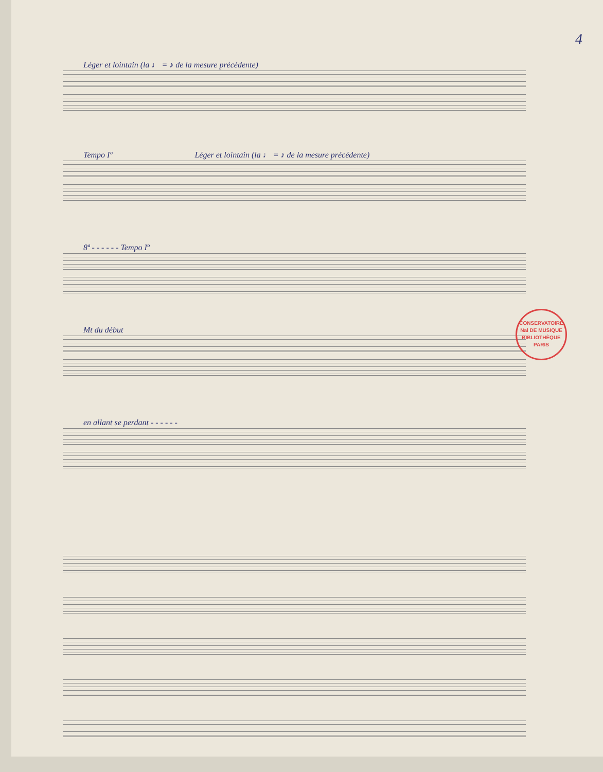4
Léger et lointain (la ♩ = ♪ de la mesure précédente)
Tempo Iº Léger et lointain (la ♩ = ♪ de la mesure précédente)
8ª - - - - - - Tempo Iº
Mt du début
en allant se perdant - - - - - -
CONSERVATOIRE Nal DE MUSIQUE
BIBLIOTHÈQUE
PARIS